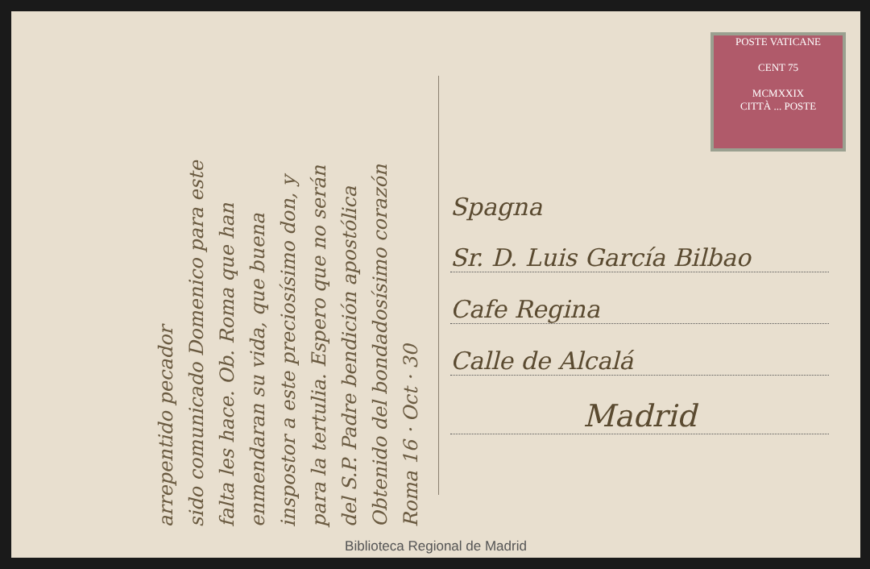Roma 16 · Oct · 30
Obtenido del bondadosísimo corazón
del S.P. Padre bendición apostólica
para la tertulia. Espero que no serán
inspostor a este preciosísimo don, y
enmendaran su vida, que buena
falta les hace. Ob. Roma que han
sido comunicado Domenico para este
arrepentido pecador
POSTE VATICANE
CENT 75
MCMXXIX
CITTÀ ... POSTE
Spagna
Sr. D. Luis García Bilbao
Cafe Regina
Calle de Alcalá
Madrid
Biblioteca Regional de Madrid